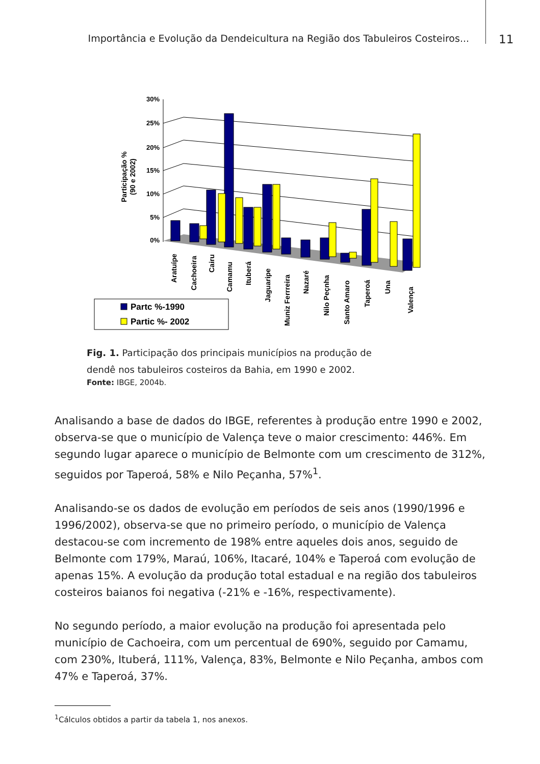Importância e Evolução da Dendeicultura na Região dos Tabuleiros Costeiros...
11
Participação %
(90 e 2002)
30%
25%
20%
15%
10%
5%
0%
Aratuípe
Cachoeira
Cairu
Camamu
Ituberá
Jaguaripe
Muniz Ferrreira
Nazaré
Nilo Peçnha
Santo Amaro
Taperoá
Una
Valença
Partc %-1990
Partic %- 2002
Fig. 1. Participação dos principais municípios na produção de dendê nos tabuleiros costeiros da Bahia, em 1990 e 2002.
Fonte: IBGE, 2004b.
Analisando a base de dados do IBGE, referentes à produção entre 1990 e 2002, observa-se que o município de Valença teve o maior crescimento: 446%. Em segundo lugar aparece o município de Belmonte com um crescimento de 312%, seguidos por Taperoá, 58% e Nilo Peçanha, 57%<sup>1</sup>.
Analisando-se os dados de evolução em períodos de seis anos (1990/1996 e 1996/2002), observa-se que no primeiro período, o município de Valença destacou-se com incremento de 198% entre aqueles dois anos, seguido de Belmonte com 179%, Maraú, 106%, Itacaré, 104% e Taperoá com evolução de apenas 15%. A evolução da produção total estadual e na região dos tabuleiros costeiros baianos foi negativa (-21% e -16%, respectivamente).
No segundo período, a maior evolução na produção foi apresentada pelo município de Cachoeira, com um percentual de 690%, seguido por Camamu, com 230%, Ituberá, 111%, Valença, 83%, Belmonte e Nilo Peçanha, ambos com 47% e Taperoá, 37%.
<sup>1</sup> Cálculos obtidos a partir da tabela 1, nos anexos.